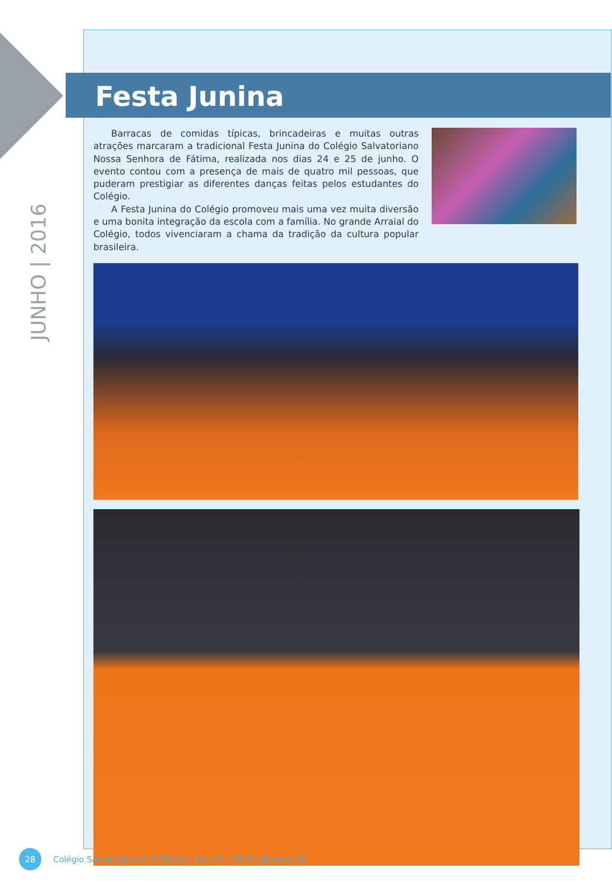JUNHO | 2016
Festa Junina
Barracas de comidas típicas, brincadeiras e muitas outras atrações marcaram a tradicional Festa Junina do Colégio Salvatoriano Nossa Senhora de Fátima, realizada nos dias 24 e 25 de junho. O evento contou com a presença de mais de quatro mil pessoas, que puderam prestigiar as diferentes danças feitas pelos estudantes do Colégio.
A Festa Junina do Colégio promoveu mais uma vez muita diversão e uma bonita integração da escola com a família. No grande Arraial do Colégio, todos vivenciaram a chama da tradição da cultura popular brasileira.
28
Colégio Salvatoriano N S Fátima | Ano 12 | 2016 | Número 20